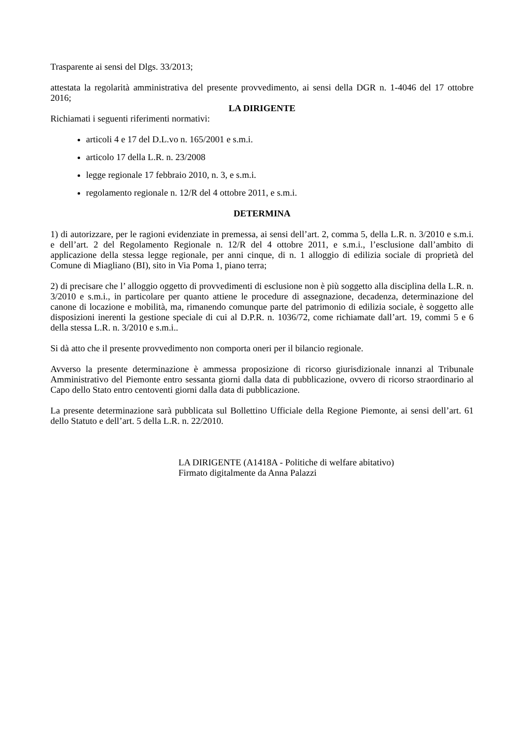Trasparente ai sensi del Dlgs. 33/2013;
attestata la regolarità amministrativa del presente provvedimento, ai sensi della DGR n. 1-4046 del 17 ottobre 2016;
LA DIRIGENTE
Richiamati i seguenti riferimenti normativi:
articoli 4 e 17 del D.L.vo n. 165/2001 e s.m.i.
articolo 17 della L.R. n. 23/2008
legge regionale 17 febbraio 2010, n. 3, e s.m.i.
regolamento regionale n. 12/R del 4 ottobre 2011, e s.m.i.
DETERMINA
1) di autorizzare, per le ragioni evidenziate in premessa, ai sensi dell’art. 2, comma 5, della L.R. n. 3/2010 e s.m.i. e dell’art. 2 del Regolamento Regionale n. 12/R del 4 ottobre 2011, e s.m.i., l’esclusione dall’ambito di applicazione della stessa legge regionale, per anni cinque, di n. 1 alloggio di edilizia sociale di proprietà del Comune di Miagliano (BI), sito in Via Poma 1, piano terra;
2) di precisare che l’ alloggio oggetto di provvedimenti di esclusione non è più soggetto alla disciplina della L.R. n. 3/2010 e s.m.i., in particolare per quanto attiene le procedure di assegnazione, decadenza, determinazione del canone di locazione e mobilità, ma, rimanendo comunque parte del patrimonio di edilizia sociale, è soggetto alle disposizioni inerenti la gestione speciale di cui al D.P.R. n. 1036/72, come richiamate dall’art. 19, commi 5 e 6 della stessa L.R. n. 3/2010 e s.m.i..
Si dà atto che il presente provvedimento non comporta oneri per il bilancio regionale.
Avverso la presente determinazione è ammessa proposizione di ricorso giurisdizionale innanzi al Tribunale Amministrativo del Piemonte entro sessanta giorni dalla data di pubblicazione, ovvero di ricorso straordinario al Capo dello Stato entro centoventi giorni dalla data di pubblicazione.
La presente determinazione sarà pubblicata sul Bollettino Ufficiale della Regione Piemonte, ai sensi dell’art. 61 dello Statuto e dell’art. 5 della L.R. n. 22/2010.
LA DIRIGENTE (A1418A - Politiche di welfare abitativo)
Firmato digitalmente da Anna Palazzi